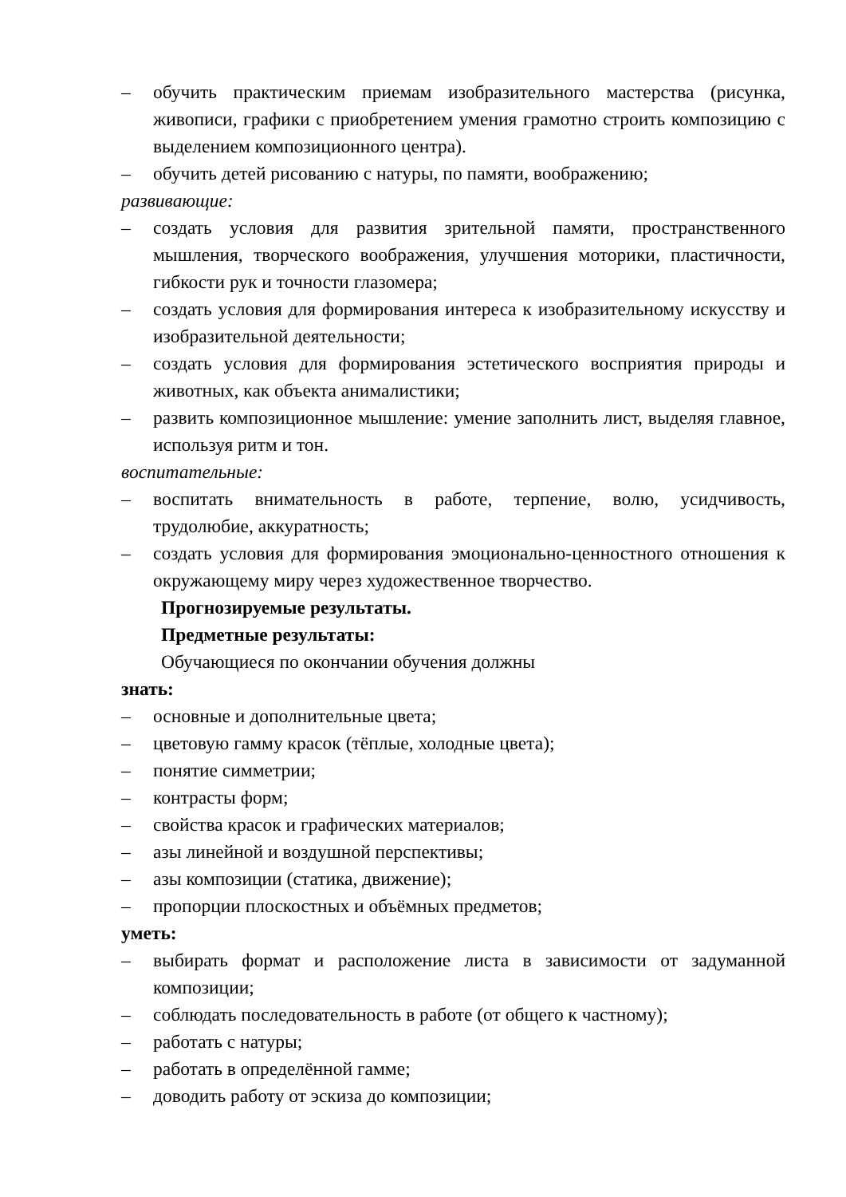– обучить практическим приемам изобразительного мастерства (рисунка, живописи, графики с приобретением умения грамотно строить композицию с выделением композиционного центра).
– обучить детей рисованию с натуры, по памяти, воображению;
развивающие:
– создать условия для развития зрительной памяти, пространственного мышления, творческого воображения, улучшения моторики, пластичности, гибкости рук и точности глазомера;
– создать условия для формирования интереса к изобразительному искусству и изобразительной деятельности;
– создать условия для формирования эстетического восприятия природы и животных, как объекта анималистики;
– развить композиционное мышление: умение заполнить лист, выделяя главное, используя ритм и тон.
воспитательные:
– воспитать внимательность в работе, терпение, волю, усидчивость, трудолюбие, аккуратность;
– создать условия для формирования эмоционально-ценностного отношения к окружающему миру через художественное творчество.
Прогнозируемые результаты.
Предметные результаты:
Обучающиеся по окончании обучения должны
знать:
– основные и дополнительные цвета;
– цветовую гамму красок (тёплые, холодные цвета);
– понятие симметрии;
– контрасты форм;
– свойства красок и графических материалов;
– азы линейной и воздушной перспективы;
– азы композиции (статика, движение);
– пропорции плоскостных и объёмных предметов;
уметь:
– выбирать формат и расположение листа в зависимости от задуманной композиции;
– соблюдать последовательность в работе (от общего к частному);
– работать с натуры;
– работать в определённой гамме;
– доводить работу от эскиза до композиции;